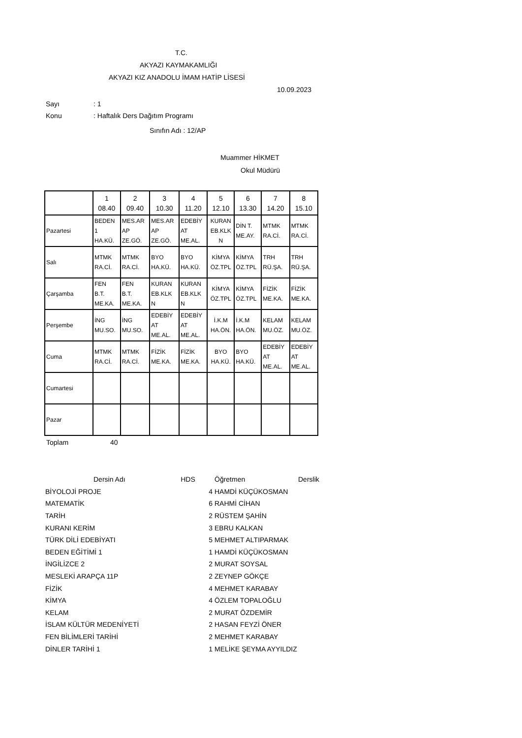T.C.
AKYAZI KAYMAKAMLIĞI
AKYAZI KIZ ANADOLU İMAM HATİP LİSESİ
10.09.2023
Sayı: 1
Konu: Haftalık Ders Dağıtım Programı
Sınıfın Adı : 12/AP
Muammer HİKMET
Okul Müdürü
| | 1 08.40 | 2 09.40 | 3 10.30 | 4 11.20 | 5 12.10 | 6 13.30 | 7 14.20 | 8 15.10 |
| Pazartesi | BEDEN 1 HA.KÜ. | MES.AR AP ZE.GÖ. | MES.AR AP ZE.GÖ. | EDEBİY AT ME.AL. | KURAN EB.KLK N | DİN T. ME.AY. | MTMK RA.Cİ. | MTMK RA.Cİ. |
| Salı | MTMK RA.Cİ. | MTMK RA.Cİ. | BYO HA.KÜ. | BYO HA.KÜ. | KİMYA ÖZ.TPL | KİMYA ÖZ.TPL | TRH RÜ.ŞA. | TRH RÜ.ŞA. |
| Çarşamba | FEN B.T. ME.KA. | FEN B.T. ME.KA. | KURAN EB.KLK N | KURAN EB.KLK N | KİMYA ÖZ.TPL | KİMYA ÖZ.TPL | FİZİK ME.KA. | FİZİK ME.KA. |
| Perşembe | İNG MU.SO. | İNG MU.SO. | EDEBİY AT ME.AL. | EDEBİY AT ME.AL. | İ.K.M HA.ÖN. | İ.K.M HA.ÖN. | KELAM MU.ÖZ. | KELAM MU.ÖZ. |
| Cuma | MTMK RA.Cİ. | MTMK RA.Cİ. | FİZİK ME.KA. | FİZİK ME.KA. | BYO HA.KÜ. | BYO HA.KÜ. | EDEBİY AT ME.AL. | EDEBİY AT ME.AL. |
| Cumartesi | | | | | | | | |
| Pazar | | | | | | | | |
Toplam 40
| Dersin Adı | HDS | Öğretmen | Derslik |
| BİYOLOJİ PROJE 4 | | HAMDİ KÜÇÜKOSMAN | |
| MATEMATİK 6 | | RAHMİ CİHAN | |
| TARİH 2 | | RÜSTEM ŞAHİN | |
| KURANI KERİM 3 | | EBRU KALKAN | |
| TÜRK DİLİ EDEBİYATI 5 | | MEHMET ALTIPARMAK | |
| BEDEN EĞİTİMİ 1 1 | | HAMDİ KÜÇÜKOSMAN | |
| İNGİLİZCE 2 2 | | MURAT SOYSAL | |
| MESLEKİ ARAPÇA 11P 2 | | ZEYNEP GÖKÇE | |
| FİZİK 4 | | MEHMET KARABAY | |
| KİMYA 4 | | ÖZLEM TOPALOĞLU | |
| KELAM 2 | | MURAT ÖZDEMİR | |
| İSLAM KÜLTÜR MEDENİYETİ 2 | | HASAN FEYZİ ÖNER | |
| FEN BİLİMLERİ TARİHİ 2 | | MEHMET KARABAY | |
| DİNLER TARİHİ 1 1 | | MELİKE ŞEYMA AYYILDIZ | |